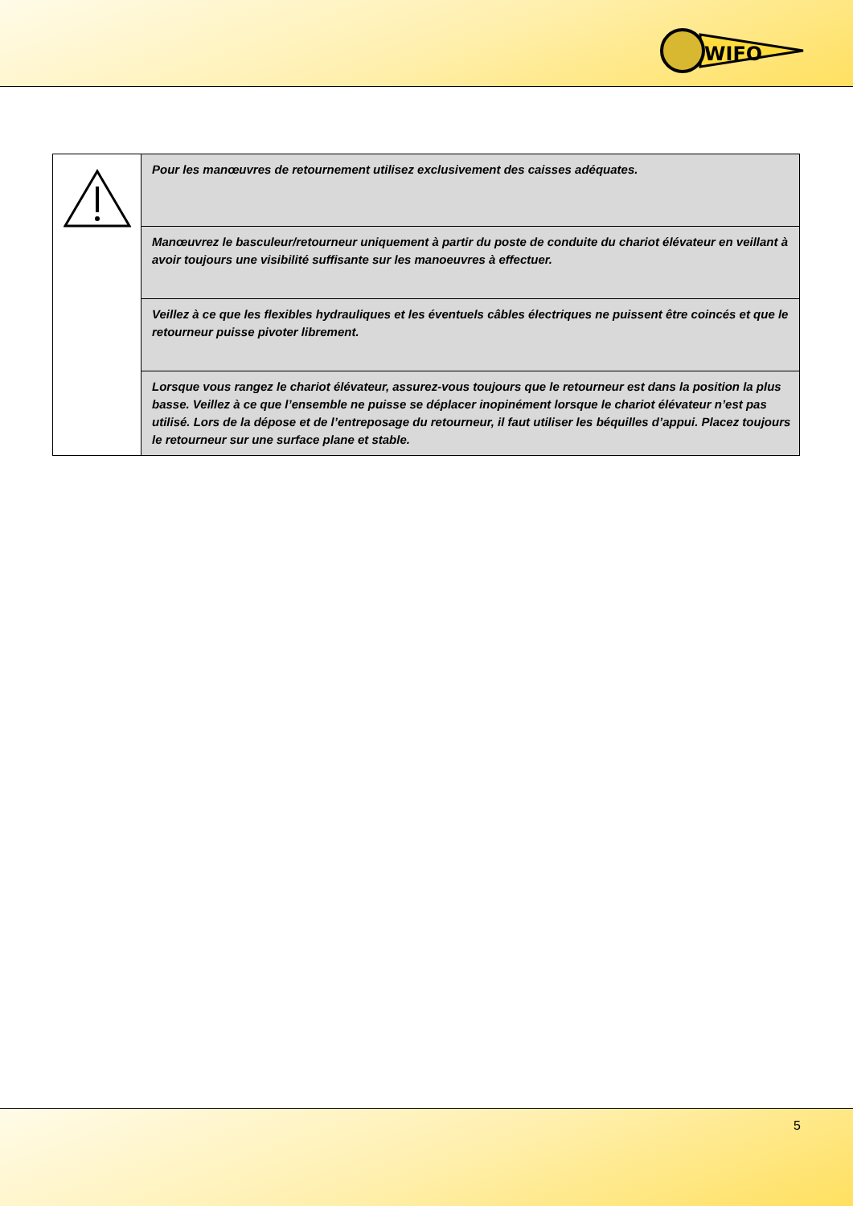WIFO
| | Pour les manœuvres de retournement utilisez exclusivement des caisses adéquates. |
| | Manœuvrez le basculeur/retourneur uniquement à partir du poste de conduite du chariot élévateur en veillant à avoir toujours une visibilité suffisante sur les manoeuvres à effectuer. |
| | Veillez à ce que les flexibles hydrauliques et les éventuels câbles électriques ne puissent être coincés et que le retourneur puisse pivoter librement. |
| | Lorsque vous rangez le chariot élévateur, assurez-vous toujours que le retourneur est dans la position la plus basse. Veillez à ce que l’ensemble ne puisse se déplacer inopinément lorsque le chariot élévateur n’est pas utilisé. Lors de la dépose et de l’entreposage du retourneur, il faut utiliser les béquilles d’appui. Placez toujours le retourneur sur une surface plane et stable. |
5